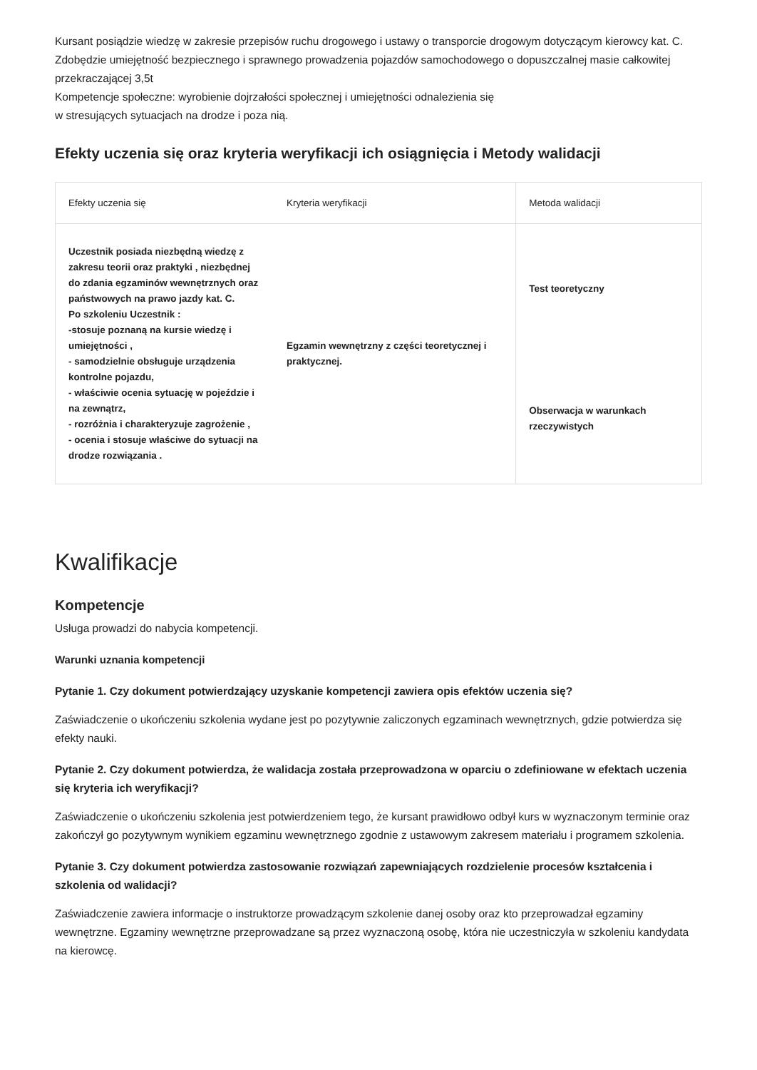Kursant posiądzie wiedzę w zakresie przepisów ruchu drogowego i ustawy o transporcie drogowym dotyczącym kierowcy kat. C.
Zdobędzie umiejętność bezpiecznego i sprawnego prowadzenia pojazdów samochodowego o dopuszczalnej masie całkowitej przekraczającej 3,5t
Kompetencje społeczne: wyrobienie dojrzałości społecznej i umiejętności odnalezienia się
w stresujących sytuacjach na drodze i poza nią.
Efekty uczenia się oraz kryteria weryfikacji ich osiągnięcia i Metody walidacji
| Efekty uczenia się | Kryteria weryfikacji | Metoda walidacji |
| --- | --- | --- |
| Uczestnik posiada niezbędną wiedzę z zakresu teorii oraz praktyki , niezbędnej do zdania egzaminów wewnętrznych oraz państwowych na prawo jazdy kat. C. Po szkoleniu Uczestnik : -stosuje poznaną na kursie wiedzę i umiejętności , - samodzielnie obsługuje urządzenia kontrolne pojazdu, - właściwie ocenia sytuację w pojeździe i na zewnątrz, - rozróżnia i charakteryzuje zagrożenie , - ocenia i stosuje właściwe do sytuacji na drodze rozwiązania . | Egzamin wewnętrzny z części teoretycznej i praktycznej. | Test teoretyczny |
| | | Obserwacja w warunkach rzeczywistych |
Kwalifikacje
Kompetencje
Usługa prowadzi do nabycia kompetencji.
Warunki uznania kompetencji
Pytanie 1. Czy dokument potwierdzający uzyskanie kompetencji zawiera opis efektów uczenia się?
Zaświadczenie o ukończeniu szkolenia wydane jest po pozytywnie zaliczonych egzaminach wewnętrznych, gdzie potwierdza się efekty nauki.
Pytanie 2. Czy dokument potwierdza, że walidacja została przeprowadzona w oparciu o zdefiniowane w efektach uczenia się kryteria ich weryfikacji?
Zaświadczenie o ukończeniu szkolenia jest potwierdzeniem tego, że kursant prawidłowo odbył kurs w wyznaczonym terminie oraz zakończył go pozytywnym wynikiem egzaminu wewnętrznego zgodnie z ustawowym zakresem materiału i programem szkolenia.
Pytanie 3. Czy dokument potwierdza zastosowanie rozwiązań zapewniających rozdzielenie procesów kształcenia i szkolenia od walidacji?
Zaświadczenie zawiera informacje o instruktorze prowadzącym szkolenie danej osoby oraz kto przeprowadzał egzaminy wewnętrzne. Egzaminy wewnętrzne przeprowadzane są przez wyznaczoną osobę, która nie uczestniczyła w szkoleniu kandydata na kierowcę.